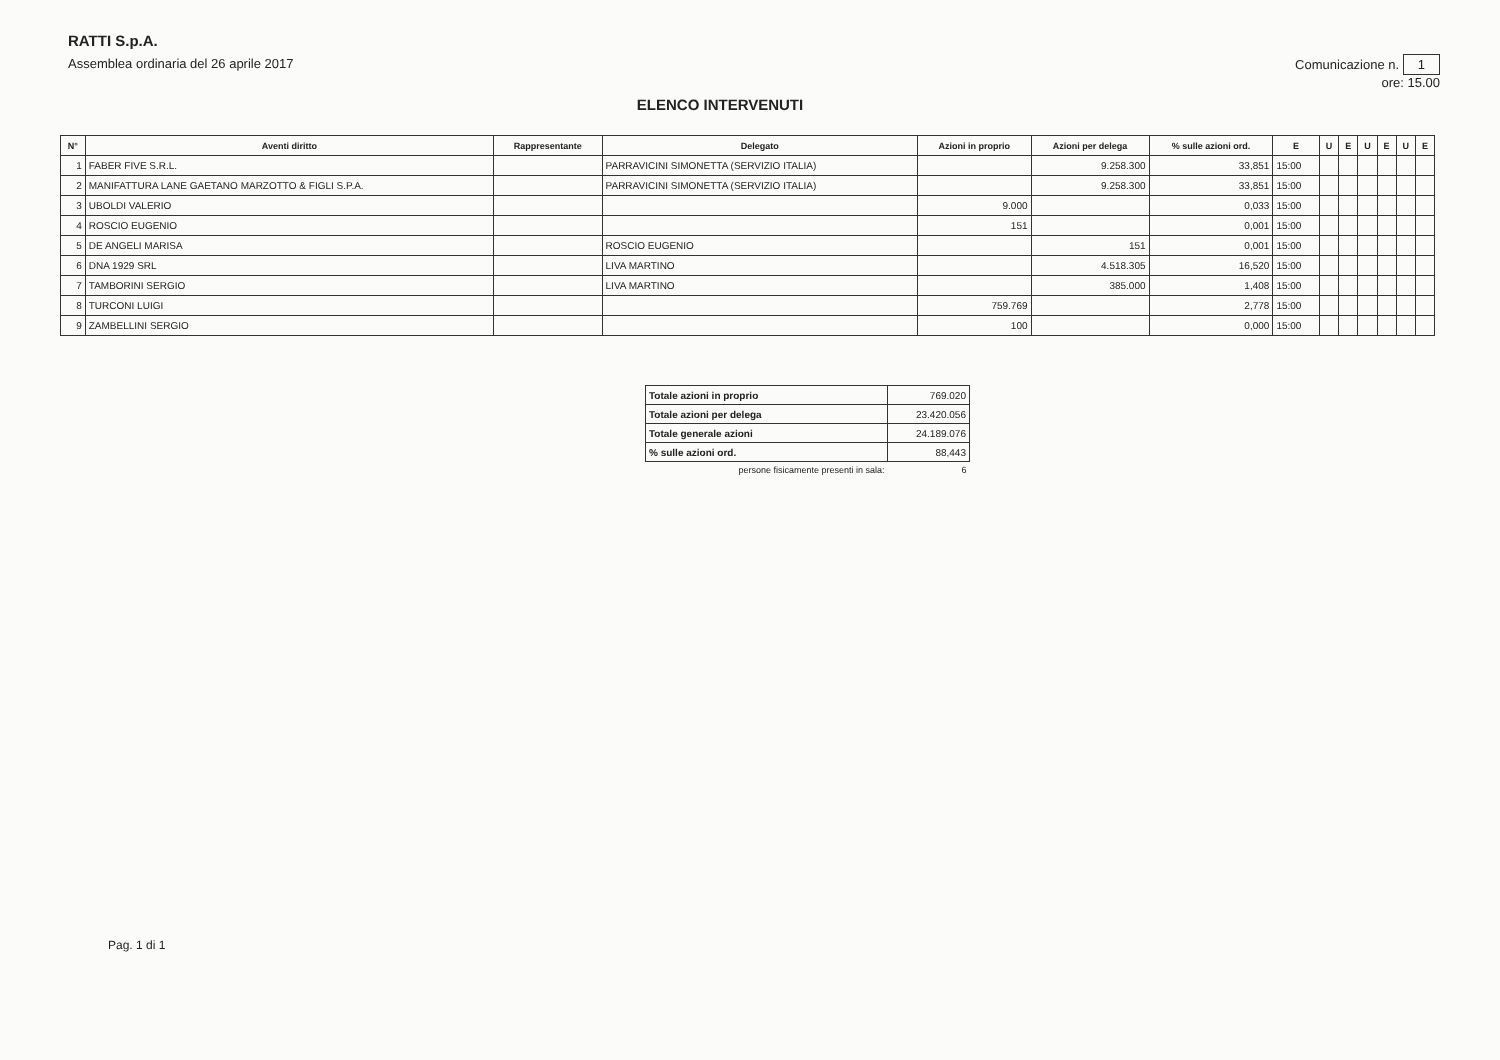RATTI S.p.A.
Assemblea ordinaria del 26 aprile 2017
Comunicazione n. 1
ore: 15.00
ELENCO INTERVENUTI
| N° | Aventi diritto | Rappresentante | Delegato | Azioni in proprio | Azioni per delega | % sulle azioni ord. | E | U | E | U | E | U | E |
| --- | --- | --- | --- | --- | --- | --- | --- | --- | --- | --- | --- | --- | --- |
| 1 | FABER FIVE S.R.L. | | PARRAVICINI SIMONETTA (SERVIZIO ITALIA) | | 9.258.300 | 33,851 | 15:00 | | | | | | |
| 2 | MANIFATTURA LANE GAETANO MARZOTTO & FIGLI S.P.A. | | PARRAVICINI SIMONETTA (SERVIZIO ITALIA) | | 9.258.300 | 33,851 | 15:00 | | | | | | |
| 3 | UBOLDI VALERIO | | | 9.000 | | 0,033 | 15:00 | | | | | | |
| 4 | ROSCIO EUGENIO | | | 151 | | 0,001 | 15:00 | | | | | | |
| 5 | DE ANGELI MARISA | | ROSCIO EUGENIO | | 151 | 0,001 | 15:00 | | | | | | |
| 6 | DNA 1929 SRL | | LIVA MARTINO | | 4.518.305 | 16,520 | 15:00 | | | | | | |
| 7 | TAMBORINI SERGIO | | LIVA MARTINO | | 385.000 | 1,408 | 15:00 | | | | | | |
| 8 | TURCONI LUIGI | | | 759.769 | | 2,778 | 15:00 | | | | | | |
| 9 | ZAMBELLINI SERGIO | | | 100 | | 0,000 | 15:00 | | | | | | |
| Totale azioni in proprio | 769.020 |
| Totale azioni per delega | 23.420.056 |
| Totale generale azioni | 24.189.076 |
| % sulle azioni ord. | 88,443 |
| persone fisicamente presenti in sala: | 6 |
Pag. 1 di 1